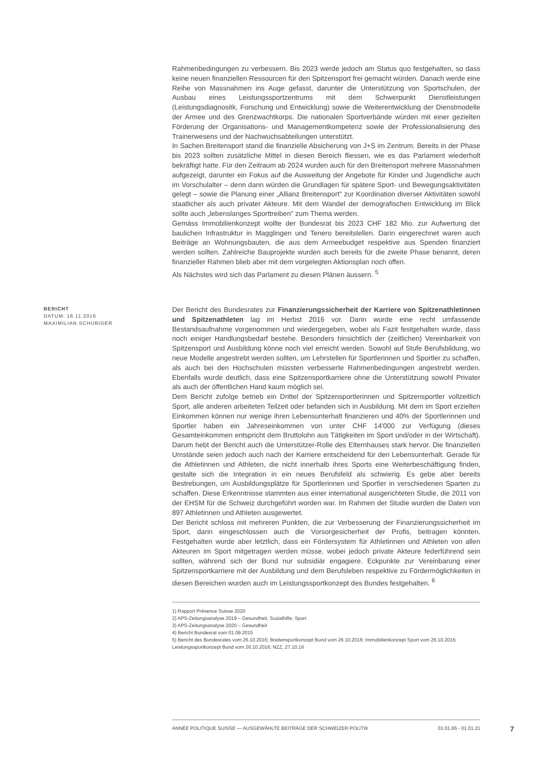Rahmenbedingungen zu verbessern. Bis 2023 werde jedoch am Status quo festgehalten, so dass keine neuen finanziellen Ressourcen für den Spitzensport frei gemacht würden. Danach werde eine Reihe von Massnahmen ins Auge gefasst, darunter die Unterstützung von Sportschulen, der Ausbau eines Leistungssportzentrums mit dem Schwerpunkt Dienstleistungen (Leistungsdiagnositk, Forschung und Entwicklung) sowie die Weiterentwicklung der Dienstmodelle der Armee und des Grenzwachtkorps. Die nationalen Sportverbände würden mit einer gezielten Förderung der Organisations- und Managementkompetenz sowie der Professionalisierung des Trainerwesens und der Nachwuchsabteilungen unterstützt.
In Sachen Breitensport stand die finanzielle Absicherung von J+S im Zentrum. Bereits in der Phase bis 2023 sollten zusätzliche Mittel in diesen Bereich fliessen, wie es das Parlament wiederholt bekräftigt hatte. Für den Zeitraum ab 2024 wurden auch für den Breitensport mehrere Massnahmen aufgezeigt, darunter ein Fokus auf die Ausweitung der Angebote für Kinder und Jugendliche auch im Vorschulalter – denn dann würden die Grundlagen für spätere Sport- und Bewegungsaktivitäten gelegt – sowie die Planung einer „Allianz Breitensport" zur Koordination diverser Aktivitäten sowohl staatlicher als auch privater Akteure. Mit dem Wandel der demografischen Entwicklung im Blick sollte auch „lebenslanges Sporttreiben" zum Thema werden.
Gemäss Immobilienkonzept wollte der Bundesrat bis 2023 CHF 182 Mio. zur Aufwertung der baulichen Infrastruktur in Magglingen und Tenero bereitstellen. Darin eingerechnet waren auch Beiträge an Wohnungsbauten, die aus dem Armeebudget respektive aus Spenden finanziert werden sollten. Zahlreiche Bauprojekte wurden auch bereits für die zweite Phase benannt, deren finanzieller Rahmen blieb aber mit dem vorgelegten Aktionsplan noch offen.
Als Nächstes wird sich das Parlament zu diesen Plänen äussern. <sup>5</sup>
BERICHT
DATUM: 16.11.2016
MAXIMILIAN SCHUBIGER
Der Bericht des Bundesrates zur Finanzierungssicherheit der Karriere von Spitzenathletinnen und Spitzenathleten lag im Herbst 2016 vor. Darin wurde eine recht umfassende Bestandsaufnahme vorgenommen und wiedergegeben, wobei als Fazit festgehalten wurde, dass noch einiger Handlungsbedarf bestehe. Besonders hinsichtlich der (zeitlichen) Vereinbarkeit von Spitzensport und Ausbildung könne noch viel erreicht werden. Sowohl auf Stufe Berufsbildung, wo neue Modelle angestrebt werden sollten, um Lehrstellen für Sportlerinnen und Sportler zu schaffen, als auch bei den Hochschulen müssten verbesserte Rahmenbedingungen angestrebt werden. Ebenfalls wurde deutlich, dass eine Spitzensportkarriere ohne die Unterstützung sowohl Privater als auch der öffentlichen Hand kaum möglich sei.
Dem Bericht zufolge betrieb ein Drittel der Spitzensportlerinnen und Spitzensportler vollzeitlich Sport, alle anderen arbeiteten Teilzeit oder befanden sich in Ausbildung. Mit dem im Sport erzielten Einkommen können nur wenige ihren Lebensunterhalt finanzieren und 40% der Sportlerinnen und Sportler haben ein Jahreseinkommen von unter CHF 14'000 zur Verfügung (dieses Gesamteinkommen entspricht dem Bruttolohn aus Tätigkeiten im Sport und/oder in der Wirtschaft). Darum hebt der Bericht auch die Unterstützer-Rolle des Elternhauses stark hervor. Die finanziellen Umstände seien jedoch auch nach der Karriere entscheidend für den Lebensunterhalt. Gerade für die Athletinnen und Athleten, die nicht innerhalb ihres Sports eine Weiterbeschäftigung finden, gestalte sich die Integration in ein neues Berufsfeld als schwierig. Es gebe aber bereits Bestrebungen, um Ausbildungsplätze für Sportlerinnen und Sportler in verschiedenen Sparten zu schaffen. Diese Erkenntnisse stammten aus einer international ausgerichteten Studie, die 2011 von der EHSM für die Schweiz durchgeführt worden war. Im Rahmen der Studie wurden die Daten von 897 Athletinnen und Athleten ausgewertet.
Der Bericht schloss mit mehreren Punkten, die zur Verbesserung der Finanzierungssicherheit im Sport, darin eingeschlossen auch die Vorsorgesicherheit der Profis, beitragen könnten. Festgehalten wurde aber letztlich, dass ein Fördersystem für Athletinnen und Athleten von allen Akteuren im Sport mitgetragen werden müsse, wobei jedoch private Akteure federführend sein sollten, während sich der Bund nur subsidiär engagiere. Eckpunkte zur Vereinbarung einer Spitzensportkarriere mit der Ausbildung und dem Berufsleben respektive zu Fördermöglichkeiten in diesen Bereichen wurden auch im Leistungssportkonzept des Bundes festgehalten. <sup>6</sup>
1) Rapport Présence Suisse 2020
2) APS-Zeitungsanalyse 2019 – Gesundheit, Sozialhilfe, Sport
3) APS-Zeitungsanalyse 2020 – Gesundheit
4) Bericht Bundesrat vom 01.09.2015
5) Bericht des Bundesrates vom 26.10.2016; Breitensportkonzept Bund vom 26.10.2016; Immobilienkonzept Sport vom 26.10.2016; Leistungssportkonzept Bund vom 26.10.2016; NZZ, 27.10.16
ANNÉE POLITIQUE SUISSE — AUSGEWÄHLTE BEITRÄGE DER SCHWEIZER POLITIK 01.01.65 - 01.01.21
7